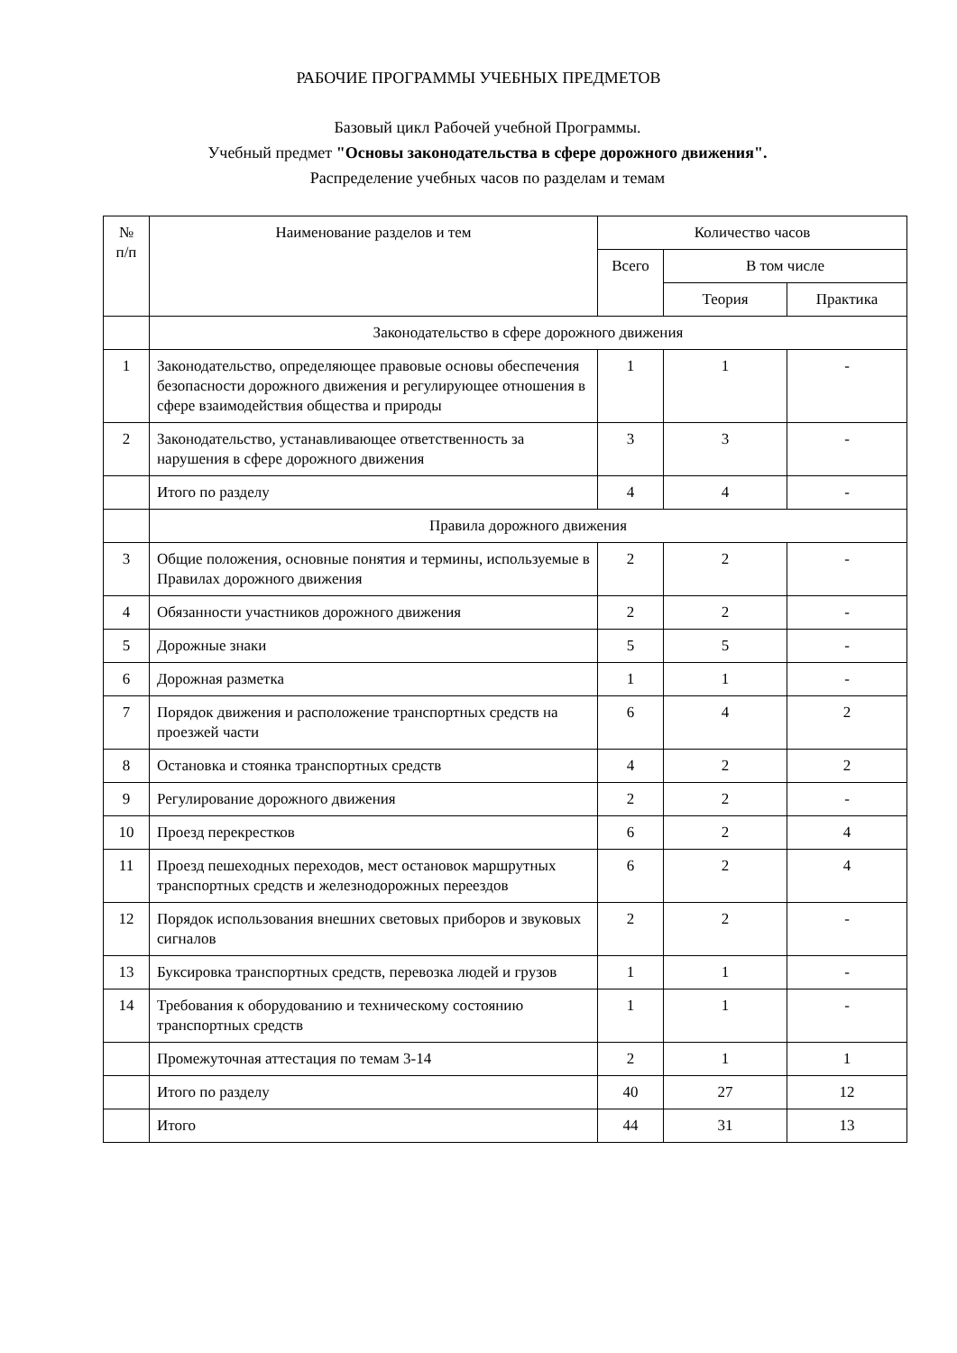РАБОЧИЕ ПРОГРАММЫ УЧЕБНЫХ ПРЕДМЕТОВ
Базовый цикл Рабочей учебной Программы.
Учебный предмет "Основы законодательства в сфере дорожного движения".
Распределение учебных часов по разделам и темам
| № п/п | Наименование разделов и тем | Количество часов | | |
| --- | --- | --- | --- | --- |
| | | Всего | В том числе | |
| | | | Теория | Практика |
| | Законодательство в сфере дорожного движения | | | |
| 1 | Законодательство, определяющее правовые основы обеспечения безопасности дорожного движения и регулирующее отношения в сфере взаимодействия общества и природы | 1 | 1 | - |
| 2 | Законодательство, устанавливающее ответственность за нарушения в сфере дорожного движения | 3 | 3 | - |
| | Итого по разделу | 4 | 4 | - |
| | Правила дорожного движения | | | |
| 3 | Общие положения, основные понятия и термины, используемые в Правилах дорожного движения | 2 | 2 | - |
| 4 | Обязанности участников дорожного движения | 2 | 2 | - |
| 5 | Дорожные знаки | 5 | 5 | - |
| 6 | Дорожная разметка | 1 | 1 | - |
| 7 | Порядок движения и расположение транспортных средств на проезжей части | 6 | 4 | 2 |
| 8 | Остановка и стоянка транспортных средств | 4 | 2 | 2 |
| 9 | Регулирование дорожного движения | 2 | 2 | - |
| 10 | Проезд перекрестков | 6 | 2 | 4 |
| 11 | Проезд пешеходных переходов, мест остановок маршрутных транспортных средств и железнодорожных переездов | 6 | 2 | 4 |
| 12 | Порядок использования внешних световых приборов и звуковых сигналов | 2 | 2 | - |
| 13 | Буксировка транспортных средств, перевозка людей и грузов | 1 | 1 | - |
| 14 | Требования к оборудованию и техническому состоянию транспортных средств | 1 | 1 | - |
| | Промежуточная аттестация по темам 3-14 | 2 | 1 | 1 |
| | Итого по разделу | 40 | 27 | 12 |
| | Итого | 44 | 31 | 13 |